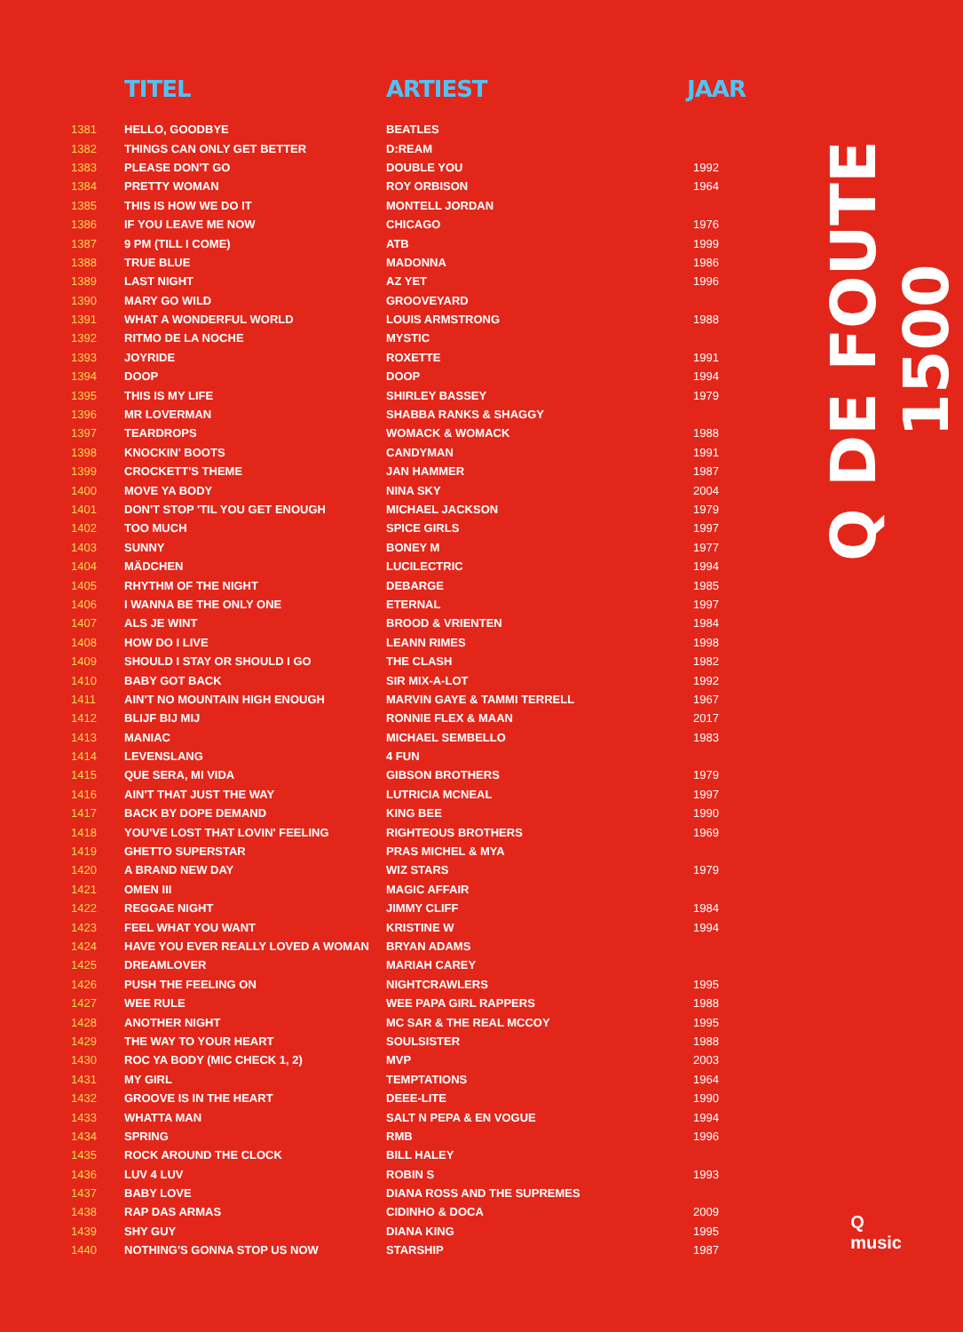| | TITEL | ARTIEST | JAAR |
| --- | --- | --- | --- |
| 1381 | HELLO, GOODBYE | BEATLES | |
| 1382 | THINGS CAN ONLY GET BETTER | D:REAM | |
| 1383 | PLEASE DON'T GO | DOUBLE YOU | 1992 |
| 1384 | PRETTY WOMAN | ROY ORBISON | 1964 |
| 1385 | THIS IS HOW WE DO IT | MONTELL JORDAN | |
| 1386 | IF YOU LEAVE ME NOW | CHICAGO | 1976 |
| 1387 | 9 PM (TILL I COME) | ATB | 1999 |
| 1388 | TRUE BLUE | MADONNA | 1986 |
| 1389 | LAST NIGHT | AZ YET | 1996 |
| 1390 | MARY GO WILD | GROOVEYARD | |
| 1391 | WHAT A WONDERFUL WORLD | LOUIS ARMSTRONG | 1988 |
| 1392 | RITMO DE LA NOCHE | MYSTIC | |
| 1393 | JOYRIDE | ROXETTE | 1991 |
| 1394 | DOOP | DOOP | 1994 |
| 1395 | THIS IS MY LIFE | SHIRLEY BASSEY | 1979 |
| 1396 | MR LOVERMAN | SHABBA RANKS & SHAGGY | |
| 1397 | TEARDROPS | WOMACK & WOMACK | 1988 |
| 1398 | KNOCKIN' BOOTS | CANDYMAN | 1991 |
| 1399 | CROCKETT'S THEME | JAN HAMMER | 1987 |
| 1400 | MOVE YA BODY | NINA SKY | 2004 |
| 1401 | DON'T STOP 'TIL YOU GET ENOUGH | MICHAEL JACKSON | 1979 |
| 1402 | TOO MUCH | SPICE GIRLS | 1997 |
| 1403 | SUNNY | BONEY M | 1977 |
| 1404 | MÄDCHEN | LUCILECTRIC | 1994 |
| 1405 | RHYTHM OF THE NIGHT | DEBARGE | 1985 |
| 1406 | I WANNA BE THE ONLY ONE | ETERNAL | 1997 |
| 1407 | ALS JE WINT | BROOD & VRIENTEN | 1984 |
| 1408 | HOW DO I LIVE | LEANN RIMES | 1998 |
| 1409 | SHOULD I STAY OR SHOULD I GO | THE CLASH | 1982 |
| 1410 | BABY GOT BACK | SIR MIX-A-LOT | 1992 |
| 1411 | AIN'T NO MOUNTAIN HIGH ENOUGH | MARVIN GAYE & TAMMI TERRELL | 1967 |
| 1412 | BLIJF BIJ MIJ | RONNIE FLEX & MAAN | 2017 |
| 1413 | MANIAC | MICHAEL SEMBELLO | 1983 |
| 1414 | LEVENSLANG | 4 FUN | |
| 1415 | QUE SERA, MI VIDA | GIBSON BROTHERS | 1979 |
| 1416 | AIN'T THAT JUST THE WAY | LUTRICIA MCNEAL | 1997 |
| 1417 | BACK BY DOPE DEMAND | KING BEE | 1990 |
| 1418 | YOU'VE LOST THAT LOVIN' FEELING | RIGHTEOUS BROTHERS | 1969 |
| 1419 | GHETTO SUPERSTAR | PRAS MICHEL & MYA | |
| 1420 | A BRAND NEW DAY | WIZ STARS | 1979 |
| 1421 | OMEN III | MAGIC AFFAIR | |
| 1422 | REGGAE NIGHT | JIMMY CLIFF | 1984 |
| 1423 | FEEL WHAT YOU WANT | KRISTINE W | 1994 |
| 1424 | HAVE YOU EVER REALLY LOVED A WOMAN | BRYAN ADAMS | |
| 1425 | DREAMLOVER | MARIAH CAREY | |
| 1426 | PUSH THE FEELING ON | NIGHTCRAWLERS | 1995 |
| 1427 | WEE RULE | WEE PAPA GIRL RAPPERS | 1988 |
| 1428 | ANOTHER NIGHT | MC SAR & THE REAL MCCOY | 1995 |
| 1429 | THE WAY TO YOUR HEART | SOULSISTER | 1988 |
| 1430 | ROC YA BODY (MIC CHECK 1, 2) | MVP | 2003 |
| 1431 | MY GIRL | TEMPTATIONS | 1964 |
| 1432 | GROOVE IS IN THE HEART | DEEE-LITE | 1990 |
| 1433 | WHATTA MAN | SALT N PEPA & EN VOGUE | 1994 |
| 1434 | SPRING | RMB | 1996 |
| 1435 | ROCK AROUND THE CLOCK | BILL HALEY | |
| 1436 | LUV 4 LUV | ROBIN S | 1993 |
| 1437 | BABY LOVE | DIANA ROSS AND THE SUPREMES | |
| 1438 | RAP DAS ARMAS | CIDINHO & DOCA | 2009 |
| 1439 | SHY GUY | DIANA KING | 1995 |
| 1440 | NOTHING'S GONNA STOP US NOW | STARSHIP | 1987 |
Q DE FOUTE 1500
Q
music